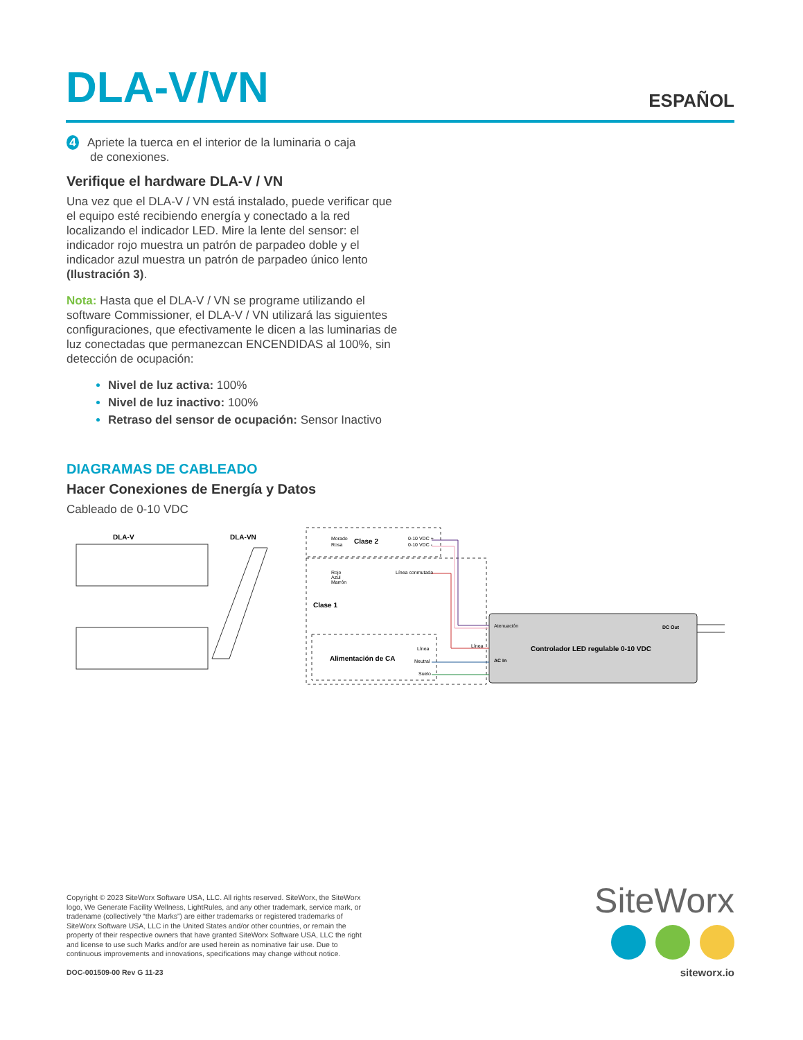DLA-V/VN
ESPAÑOL
4 Apriete la tuerca en el interior de la luminaria o caja
de conexiones.
Verifique el hardware DLA-V / VN
Una vez que el DLA-V / VN está instalado, puede verificar que el equipo esté recibiendo energía y conectado a la red localizando el indicador LED. Mire la lente del sensor: el indicador rojo muestra un patrón de parpadeo doble y el indicador azul muestra un patrón de parpadeo único lento (Ilustración 3).
Nota: Hasta que el DLA-V / VN se programe utilizando el software Commissioner, el DLA-V / VN utilizará las siguientes configuraciones, que efectivamente le dicen a las luminarias de luz conectadas que permanezcan ENCENDIDAS al 100%, sin detección de ocupación:
Nivel de luz activa: 100%
Nivel de luz inactivo: 100%
Retraso del sensor de ocupación: Sensor Inactivo
DIAGRAMAS DE CABLEADO
Hacer Conexiones de Energía y Datos
Cableado de 0-10 VDC
DLA-V
DLA-VN
Clase 2
Morado
Rosa
0-10 VDC +
0-10 VDC -
Rojo
Azul
Marrón
Línea conmutada
Clase 1
Alimentación de CA
Línea
Neutral
Suelo
Línea
Atenuación
DC Out
Controlador LED regulable 0-10 VDC
AC In
Copyright © 2023 SiteWorx Software USA, LLC. All rights reserved. SiteWorx, the SiteWorx logo, We Generate Facility Wellness, LightRules, and any other trademark, service mark, or tradename (collectively “the Marks”) are either trademarks or registered trademarks of SiteWorx Software USA, LLC in the United States and/or other countries, or remain the property of their respective owners that have granted SiteWorx Software USA, LLC the right and license to use such Marks and/or are used herein as nominative fair use. Due to continuous improvements and innovations, specifications may change without notice.
DOC-001509-00 Rev G 11-23
SiteWorx
siteworx.io